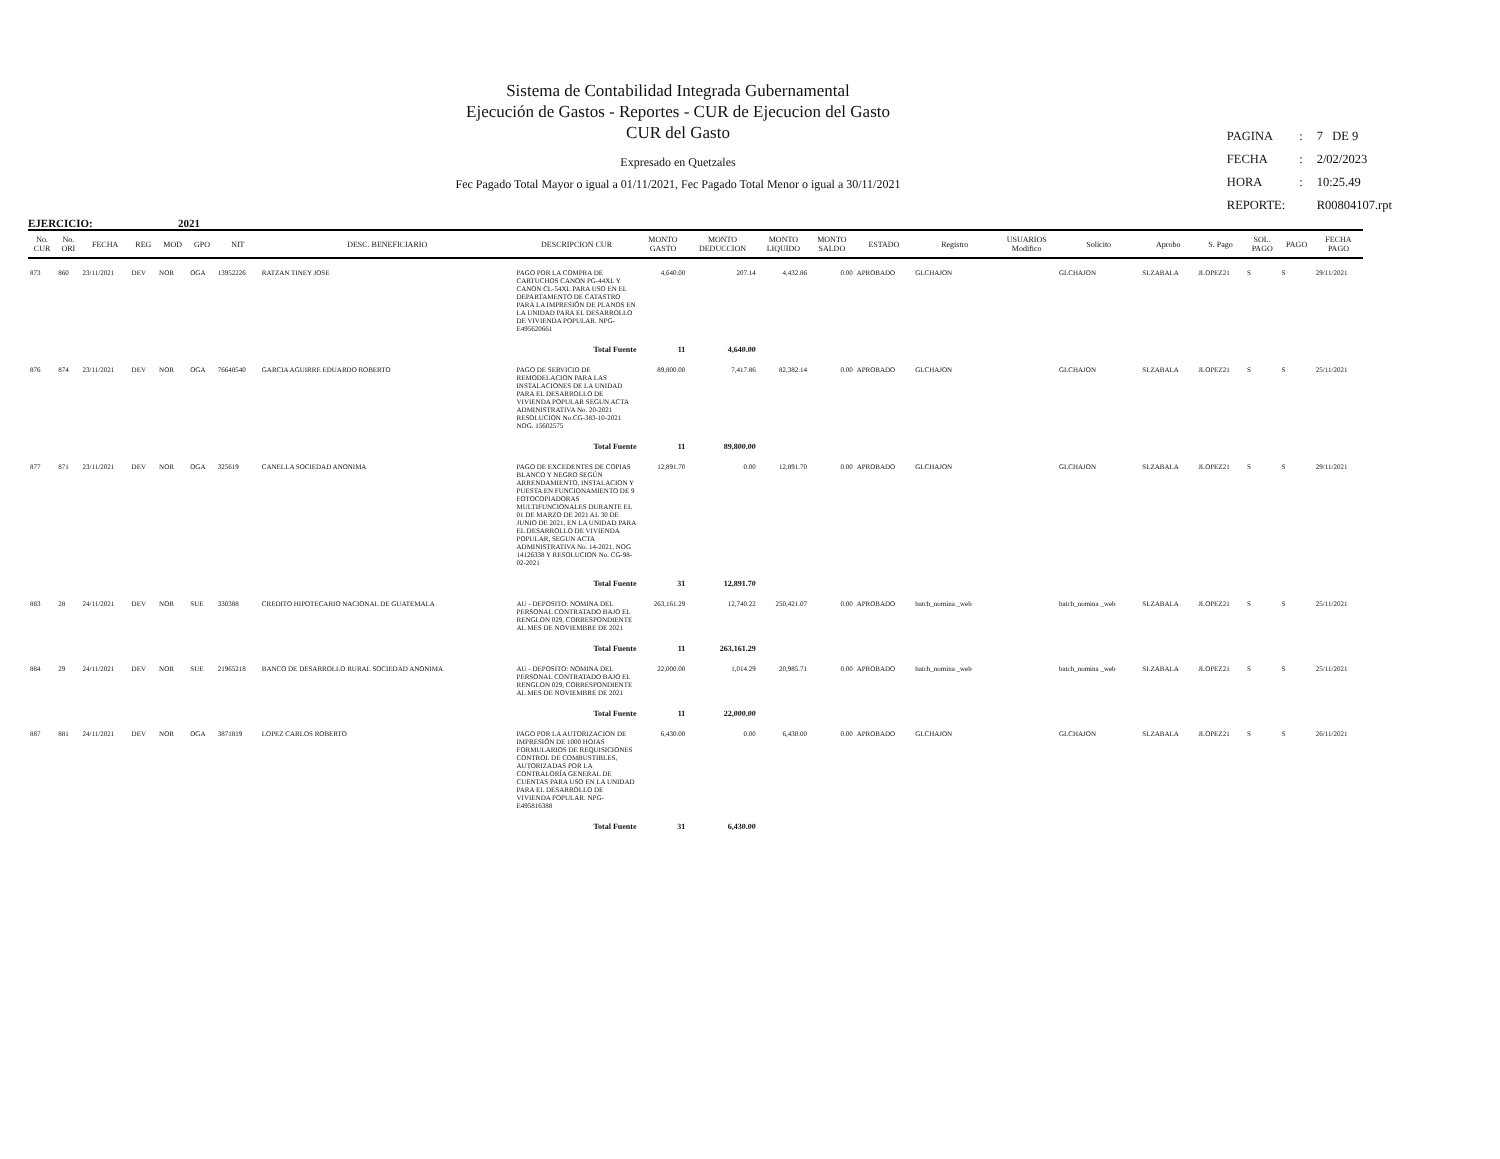Sistema de Contabilidad Integrada Gubernamental
Ejecución de Gastos - Reportes - CUR de Ejecucion del Gasto
CUR del Gasto
Expresado en Quetzales
Fec Pagado Total Mayor o igual a 01/11/2021, Fec Pagado Total Menor o igual a 30/11/2021
| PAGINA | : | 7 DE 9 |
| FECHA | : | 2/02/2023 |
| HORA | : | 10:25.49 |
| REPORTE: | | R00804107.rpt |
EJERCICIO: 2021
| No. CUR | No. ORI | FECHA | REG | MOD | GPO | NIT | DESC. BENEFICIARIO | DESCRIPCION CUR | MONTO GASTO | MONTO DEDUCCION | MONTO LIQUIDO | MONTO SALDO | ESTADO | Registro | USUARIOS Modifico | Solicito | Aprobo | S. Pago | SOL. PAGO | PAGO | FECHA PAGO |
| --- | --- | --- | --- | --- | --- | --- | --- | --- | --- | --- | --- | --- | --- | --- | --- | --- | --- | --- | --- | --- | --- |
| 873 | 860 | 23/11/2021 | DEV | NOR | OGA | 13952226 | RATZAN TINEY JOSE | PAGO POR LA COMPRA DE CARTUCHOS CANON PG-44XL Y CANON CL-54XL PARA USO EN EL DEPARTAMENTO DE CATASTRO PARA LA IMPRESIÓN DE PLANOS EN LA UNIDAD PARA EL DESARROLLO DE VIVIENDA POPULAR. NPG-E495620661 | 4,640.00 | 207.14 | 4,432.86 | 0.00 | APROBADO | GLCHAJON | | GLCHAJON | SLZABALA | JLOPEZ21 | S | S | 29/11/2021 |
| | | | | | | | | Total Fuente | 11 | 4,640.00 | | | | | | | | | | | |
| 876 | 874 | 23/11/2021 | DEV | NOR | OGA | 76648540 | GARCIA AGUIRRE EDUARDO ROBERTO | PAGO DE SERVICIO DE REMODELACION PARA LAS INSTALACIONES DE LA UNIDAD PARA EL DESARROLLO DE VIVIENDA POPULAR SEGUN ACTA ADMINISTRATIVA No. 20-2021 RESOLUCION No.CG-383-10-2021 NOG. 15602575 | 89,800.00 | 7,417.86 | 82,382.14 | 0.00 | APROBADO | GLCHAJON | | GLCHAJON | SLZABALA | JLOPEZ21 | S | S | 25/11/2021 |
| | | | | | | | | Total Fuente | 11 | 89,800.00 | | | | | | | | | | | |
| 877 | 871 | 23/11/2021 | DEV | NOR | OGA | 325619 | CANELLA SOCIEDAD ANONIMA | PAGO DE EXCEDENTES DE COPIAS BLANCO Y NEGRO SEGÚN ARRENDAMIENTO, INSTALACION Y PUESTA EN FUNCIONAMIENTO DE 9 FOTOCOPIADORAS MULTIFUNCIONALES DURANTE EL 01 DE MARZO DE 2021 AL 30 DE JUNIO DE 2021, EN LA UNIDAD PARA EL DESARROLLO DE VIVIENDA POPULAR, SEGUN ACTA ADMINISTRATIVA No. 14-2021, NOG 14126338 Y RESOLUCION No. CG-98-02-2021 | 12,891.70 | 0.00 | 12,891.70 | 0.00 | APROBADO | GLCHAJON | | GLCHAJON | SLZABALA | JLOPEZ21 | S | S | 29/11/2021 |
| | | | | | | | | Total Fuente | 31 | 12,891.70 | | | | | | | | | | | |
| 883 | 28 | 24/11/2021 | DEV | NOR | SUE | 330388 | CREDITO HIPOTECARIO NACIONAL DE GUATEMALA | AU - DEPOSITO: NOMINA DEL PERSONAL CONTRATADO BAJO EL RENGLON 029, CORRESPONDIENTE AL MES DE NOVIEMBRE DE 2021 | 263,161.29 | 12,740.22 | 250,421.07 | 0.00 | APROBADO | batch_nomina _web | | batch_nomina _web | SLZABALA | JLOPEZ21 | S | S | 25/11/2021 |
| | | | | | | | | Total Fuente | 11 | 263,161.29 | | | | | | | | | | | |
| 884 | 29 | 24/11/2021 | DEV | NOR | SUE | 21965218 | BANCO DE DESARROLLO RURAL SOCIEDAD ANONIMA | AU - DEPOSITO: NOMINA DEL PERSONAL CONTRATADO BAJO EL RENGLON 029, CORRESPONDIENTE AL MES DE NOVIEMBRE DE 2021 | 22,000.00 | 1,014.29 | 20,985.71 | 0.00 | APROBADO | batch_nomina _web | | batch_nomina _web | SLZABALA | JLOPEZ21 | S | S | 25/11/2021 |
| | | | | | | | | Total Fuente | 11 | 22,000.00 | | | | | | | | | | | |
| 887 | 881 | 24/11/2021 | DEV | NOR | OGA | 3871819 | LOPEZ CARLOS ROBERTO | PAGO POR LA AUTORIZACION DE IMPRESIÓN DE 1000 HOJAS FORMULARIOS DE REQUISICIONES CONTROL DE COMBUSTIBLES, AUTORIZADAS POR LA CONTRALORÍA GENERAL DE CUENTAS PARA USO EN LA UNIDAD PARA EL DESARROLLO DE VIVIENDA POPULAR. NPG-E495816388 | 6,430.00 | 0.00 | 6,430.00 | 0.00 | APROBADO | GLCHAJON | | GLCHAJON | SLZABALA | JLOPEZ21 | S | S | 26/11/2021 |
| | | | | | | | | Total Fuente | 31 | 6,430.00 | | | | | | | | | | | |